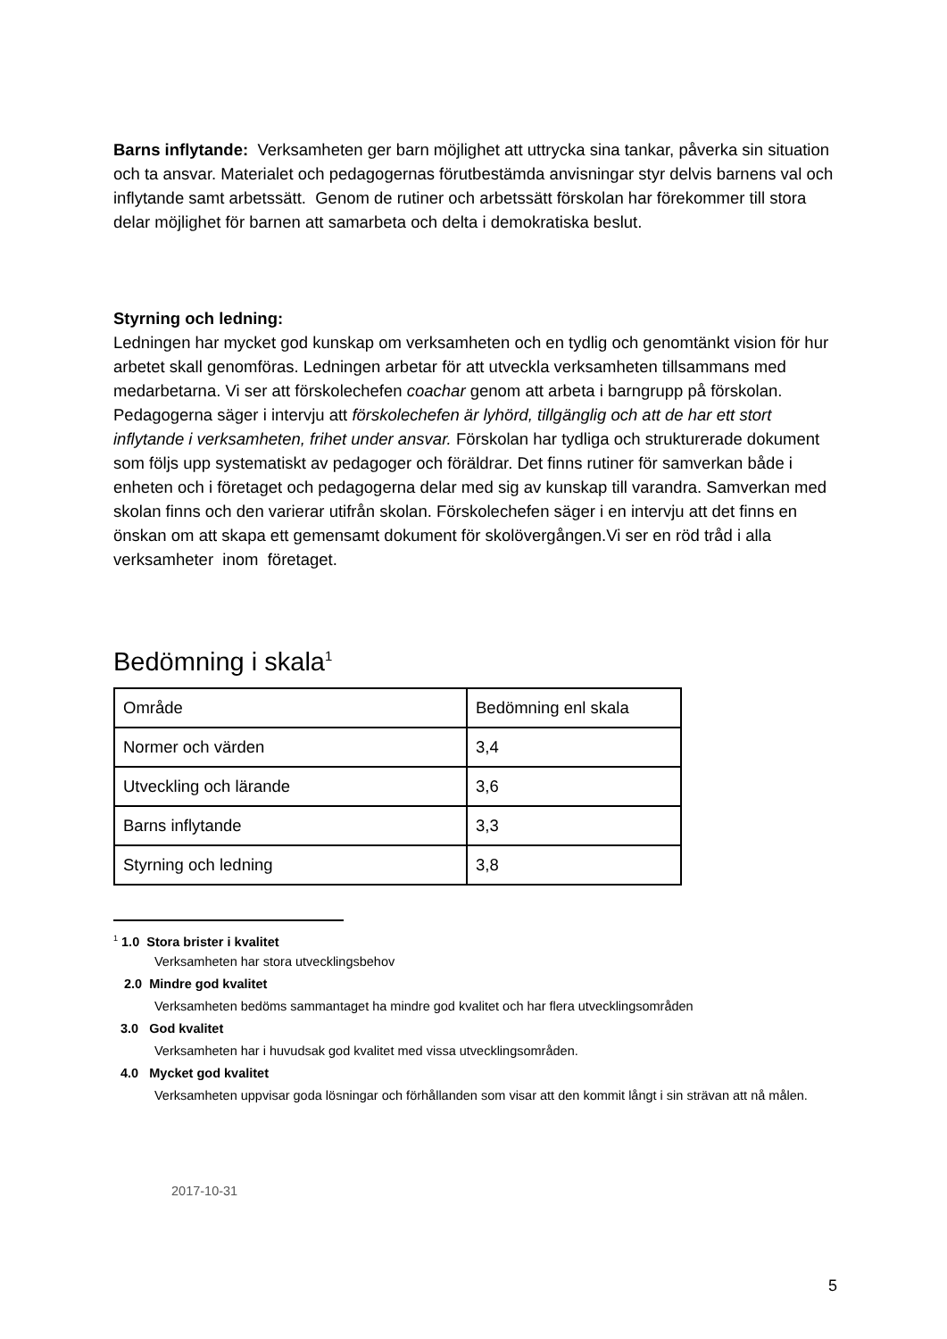Barns inflytande: Verksamheten ger barn möjlighet att uttrycka sina tankar, påverka sin situation och ta ansvar. Materialet och pedagogernas förutbestämda anvisningar styr delvis barnens val och inflytande samt arbetssätt. Genom de rutiner och arbetssätt förskolan har förekommer till stora delar möjlighet för barnen att samarbeta och delta i demokratiska beslut.
Styrning och ledning:
Ledningen har mycket god kunskap om verksamheten och en tydlig och genomtänkt vision för hur arbetet skall genomföras. Ledningen arbetar för att utveckla verksamheten tillsammans med medarbetarna. Vi ser att förskolechefen coachar genom att arbeta i barngrupp på förskolan. Pedagogerna säger i intervju att förskolechefen är lyhörd, tillgänglig och att de har ett stort inflytande i verksamheten, frihet under ansvar. Förskolan har tydliga och strukturerade dokument som följs upp systematiskt av pedagoger och föräldrar. Det finns rutiner för samverkan både i enheten och i företaget och pedagogerna delar med sig av kunskap till varandra. Samverkan med skolan finns och den varierar utifrån skolan. Förskolechefen säger i en intervju att det finns en önskan om att skapa ett gemensamt dokument för skolövergången.Vi ser en röd tråd i alla verksamheter inom företaget.
Bedömning i skala<sup>1</sup>
| Område | Bedömning enl skala |
| Normer och värden | 3,4 |
| Utveckling och lärande | 3,6 |
| Barns inflytande | 3,3 |
| Styrning och ledning | 3,8 |
<sup>1</sup> 1.0 Stora brister i kvalitet
Verksamheten har stora utvecklingsbehov
2.0 Mindre god kvalitet
Verksamheten bedöms sammantaget ha mindre god kvalitet och har flera utvecklingsområden
3.0 God kvalitet
Verksamheten har i huvudsak god kvalitet med vissa utvecklingsområden.
4.0 Mycket god kvalitet
Verksamheten uppvisar goda lösningar och förhållanden som visar att den kommit långt i sin strävan att nå målen.
2017-10-31
5